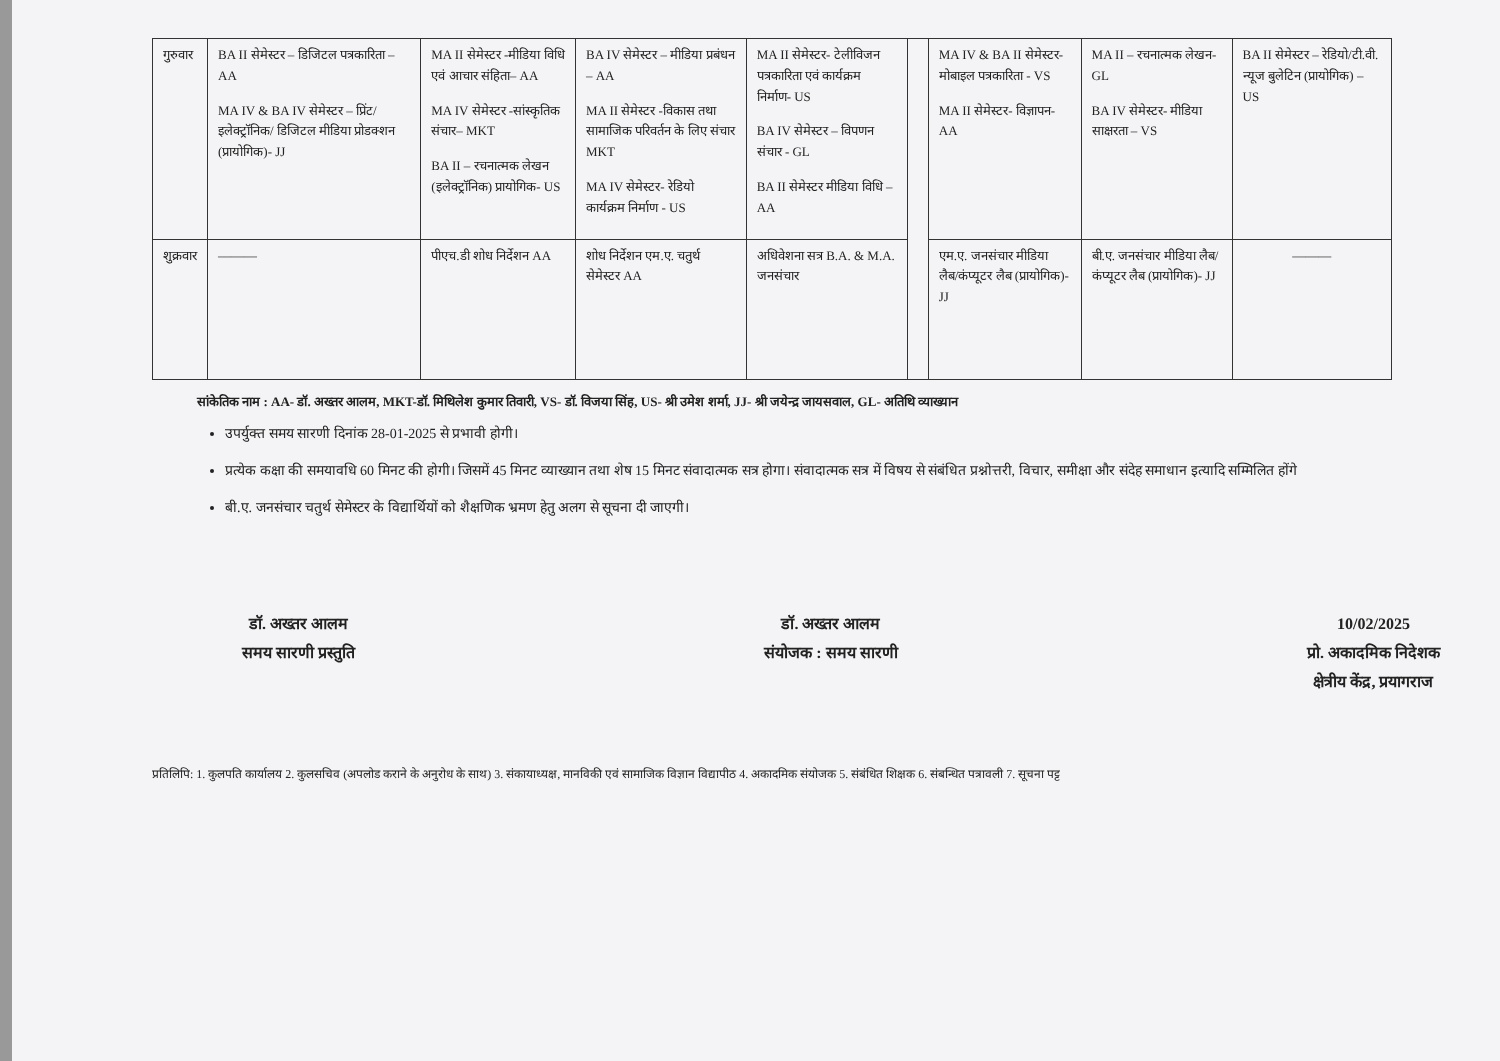| गुरुवार | BA II सेमेस्टर – डिजिटल पत्रकारिता – AA MA IV & BA IV सेमेस्टर – प्रिंट/ इलेक्ट्रॉनिक/ डिजिटल मीडिया प्रोडक्शन (प्रायोगिक)- JJ | MA II सेमेस्टर -मीडिया विधि एवं आचार संहिता– AA MA IV सेमेस्टर -सांस्कृतिक संचार– MKT BA II – रचनात्मक लेखन (इलेक्ट्रॉनिक) प्रायोगिक- US | BA IV सेमेस्टर – मीडिया प्रबंधन – AA MA II सेमेस्टर -विकास तथा सामाजिक परिवर्तन के लिए संचार MKT MA IV सेमेस्टर- रेडियो कार्यक्रम निर्माण - US | MA II सेमेस्टर- टेलीविजन पत्रकारिता एवं कार्यक्रम निर्माण- US BA IV सेमेस्टर – विपणन संचार - GL BA II सेमेस्टर मीडिया विधि – AA | | MA IV & BA II सेमेस्टर- मोबाइल पत्रकारिता - VS MA II सेमेस्टर- विज्ञापन- AA | MA II – रचनात्मक लेखन- GL BA IV सेमेस्टर- मीडिया साक्षरता – VS | BA II सेमेस्टर – रेडियो/टी.वी. न्यूज बुलेटिन (प्रायोगिक) – US |
| शुक्रवार | ——— | पीएच.डी शोध निर्देशन AA | शोध निर्देशन एम.ए. चतुर्थ सेमेस्टर AA | अधिवेशना सत्र B.A. & M.A. जनसंचार | | एम.ए. जनसंचार मीडिया लैब/कंप्यूटर लैब (प्रायोगिक)- JJ | बी.ए. जनसंचार मीडिया लैब/कंप्यूटर लैब (प्रायोगिक)- JJ | ——— |
सांकेतिक नाम : AA- डॉ. अख्तर आलम, MKT-डॉ. मिथिलेश कुमार तिवारी, VS- डॉ. विजया सिंह, US- श्री उमेश शर्मा, JJ- श्री जयेन्द्र जायसवाल, GL- अतिथि व्याख्यान
उपर्युक्त समय सारणी दिनांक 28-01-2025 से प्रभावी होगी।
प्रत्येक कक्षा की समयावधि 60 मिनट की होगी। जिसमें 45 मिनट व्याख्यान तथा शेष 15 मिनट संवादात्मक सत्र होगा। संवादात्मक सत्र में विषय से संबंधित प्रश्नोत्तरी, विचार, समीक्षा और संदेह समाधान इत्यादि सम्मिलित होंगे
बी.ए. जनसंचार चतुर्थ सेमेस्टर के विद्यार्थियों को शैक्षणिक भ्रमण हेतु अलग से सूचना दी जाएगी।
डॉ. अख्तर आलम
समय सारणी प्रस्तुति
डॉ. अख्तर आलम
संयोजक : समय सारणी
10/02/2025
प्रो. अकादमिक निदेशक
क्षेत्रीय केंद्र, प्रयागराज
प्रतिलिपि: 1. कुलपति कार्यालय 2. कुलसचिव (अपलोड कराने के अनुरोध के साथ) 3. संकायाध्यक्ष, मानविकी एवं सामाजिक विज्ञान विद्यापीठ 4. अकादमिक संयोजक 5. संबंधित शिक्षक 6. संबन्धित पत्रावली 7. सूचना पट्ट